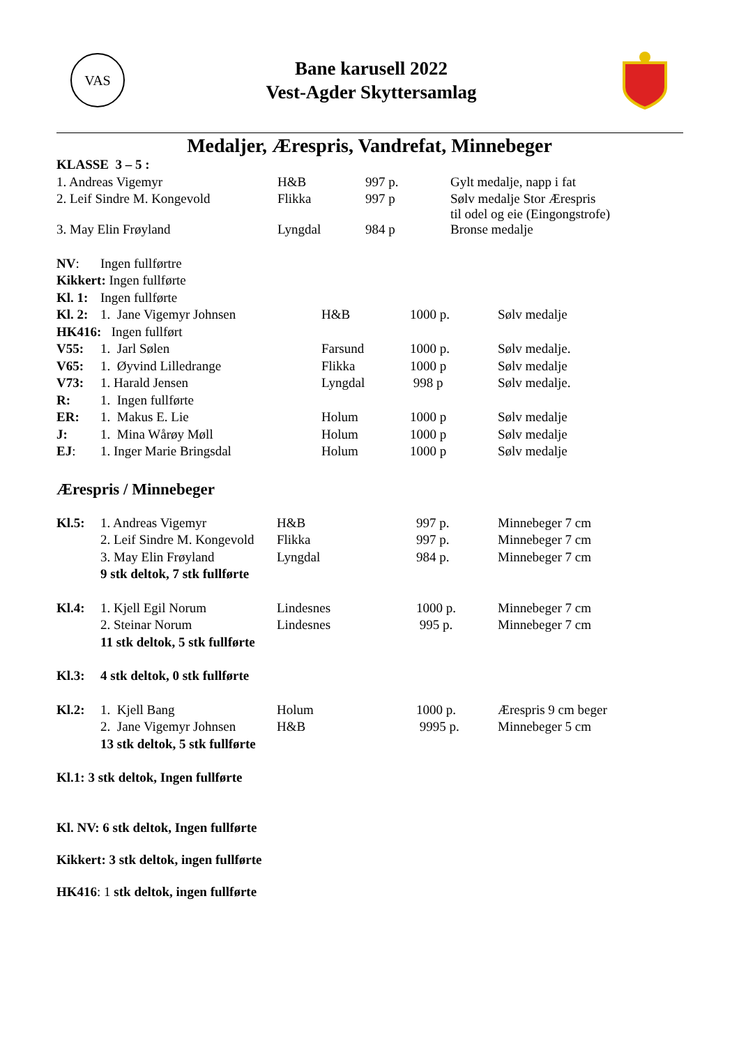VAS
Bane karusell 2022
Vest-Agder Skyttersamlag
Medaljer, Ærespris, Vandrefat, Minnebeger
| KLASSE 3 – 5 : | | | |
| 1. Andreas Vigemyr | H&B | 997 p. | Gylt medalje, napp i fat |
| 2. Leif Sindre M. Kongevold | Flikka | 997 p | Sølv medalje Stor Ærespris til odel og eie (Eingongstrofe) |
| 3. May Elin Frøyland | Lyngdal | 984 p | Bronse medalje |
| NV : | Ingen fullførtre | | | |
| Kikkert: Ingen fullførte | | | | |
| Kl. 1: | Ingen fullførte | | | |
| Kl. 2: | 1. Jane Vigemyr Johnsen | H&B | 1000 p. | Sølv medalje |
| HK416: Ingen fullført | | | | |
| V55: | 1. Jarl Sølen | Farsund | 1000 p. | Sølv medalje. |
| V65: | 1. Øyvind Lilledrange | Flikka | 1000 p | Sølv medalje |
| V73: | 1. Harald Jensen | Lyngdal | 998 p | Sølv medalje. |
| R: | 1. Ingen fullførte | | | |
| ER: | 1. Makus E. Lie | Holum | 1000 p | Sølv medalje |
| J: | 1. Mina Wårøy Møll | Holum | 1000 p | Sølv medalje |
| EJ : | 1. Inger Marie Bringsdal | Holum | 1000 p | Sølv medalje |
Ærespris / Minnebeger
| Kl.5: | 1. Andreas Vigemyr | H&B | 997 p. | Minnebeger 7 cm |
| | 2. Leif Sindre M. Kongevold | Flikka | 997 p. | Minnebeger 7 cm |
| | 3. May Elin Frøyland | Lyngdal | 984 p. | Minnebeger 7 cm |
| | 9 stk deltok, 7 stk fullførte | | | |
| Kl.4: | 1. Kjell Egil Norum | Lindesnes | 1000 p. | Minnebeger 7 cm |
| | 2. Steinar Norum | Lindesnes | 995 p. | Minnebeger 7 cm |
| | 11 stk deltok, 5 stk fullførte | | | |
| Kl.3: | 4 stk deltok, 0 stk fullførte | | | |
| Kl.2: | 1. Kjell Bang | Holum | 1000 p. | Ærespris 9 cm beger |
| | 2. Jane Vigemyr Johnsen | H&B | 9995 p. | Minnebeger 5 cm |
| | 13 stk deltok, 5 stk fullførte | | | |
Kl.1: 3 stk deltok, Ingen fullførte
Kl. NV: 6 stk deltok, Ingen fullførte
Kikkert: 3 stk deltok, ingen fullførte
HK416: 1 stk deltok, ingen fullførte